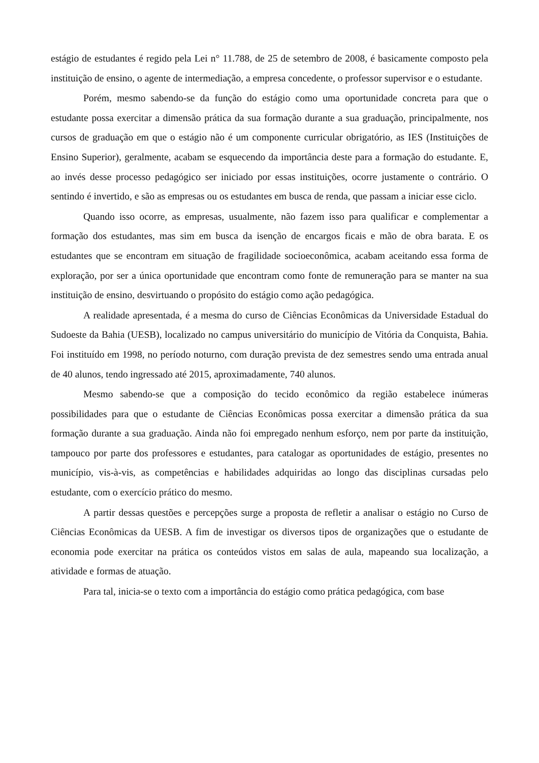estágio de estudantes é regido pela Lei n° 11.788, de 25 de setembro de 2008, é basicamente composto pela instituição de ensino, o agente de intermediação, a empresa concedente, o professor supervisor e o estudante.
Porém, mesmo sabendo-se da função do estágio como uma oportunidade concreta para que o estudante possa exercitar a dimensão prática da sua formação durante a sua graduação, principalmente, nos cursos de graduação em que o estágio não é um componente curricular obrigatório, as IES (Instituições de Ensino Superior), geralmente, acabam se esquecendo da importância deste para a formação do estudante. E, ao invés desse processo pedagógico ser iniciado por essas instituições, ocorre justamente o contrário. O sentindo é invertido, e são as empresas ou os estudantes em busca de renda, que passam a iniciar esse ciclo.
Quando isso ocorre, as empresas, usualmente, não fazem isso para qualificar e complementar a formação dos estudantes, mas sim em busca da isenção de encargos ficais e mão de obra barata. E os estudantes que se encontram em situação de fragilidade socioeconômica, acabam aceitando essa forma de exploração, por ser a única oportunidade que encontram como fonte de remuneração para se manter na sua instituição de ensino, desvirtuando o propósito do estágio como ação pedagógica.
A realidade apresentada, é a mesma do curso de Ciências Econômicas da Universidade Estadual do Sudoeste da Bahia (UESB), localizado no campus universitário do município de Vitória da Conquista, Bahia. Foi instituído em 1998, no período noturno, com duração prevista de dez semestres sendo uma entrada anual de 40 alunos, tendo ingressado até 2015, aproximadamente, 740 alunos.
Mesmo sabendo-se que a composição do tecido econômico da região estabelece inúmeras possibilidades para que o estudante de Ciências Econômicas possa exercitar a dimensão prática da sua formação durante a sua graduação. Ainda não foi empregado nenhum esforço, nem por parte da instituição, tampouco por parte dos professores e estudantes, para catalogar as oportunidades de estágio, presentes no município, vis-à-vis, as competências e habilidades adquiridas ao longo das disciplinas cursadas pelo estudante, com o exercício prático do mesmo.
A partir dessas questões e percepções surge a proposta de refletir a analisar o estágio no Curso de Ciências Econômicas da UESB. A fim de investigar os diversos tipos de organizações que o estudante de economia pode exercitar na prática os conteúdos vistos em salas de aula, mapeando sua localização, a atividade e formas de atuação.
Para tal, inicia-se o texto com a importância do estágio como prática pedagógica, com base